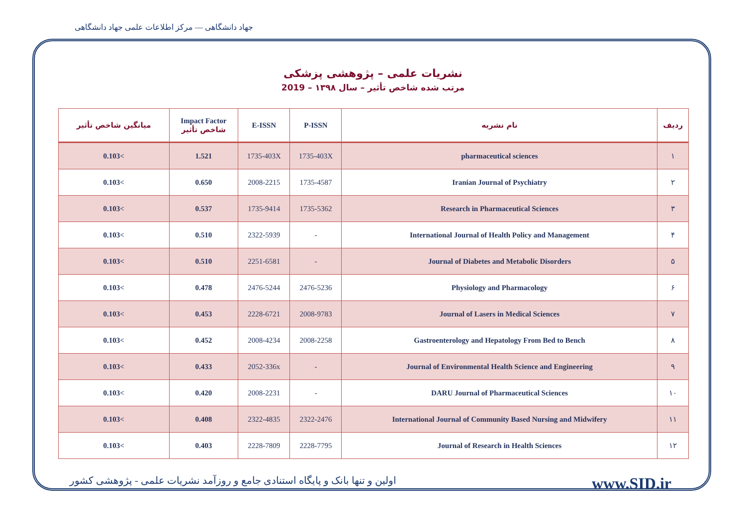جهاد دانشگاهی — مرکز اطلاعات علمی جهاد دانشگاهی
نشریات علمی – پژوهشی پزشکی
مرتب شده شاخص تأثیر – سال ۱۳۹۸ – 2019
| میانگین شاخص تأثیر | Impact Factor شاخص تأثیر | E-ISSN | P-ISSN | نام نشریه | ردیف |
| --- | --- | --- | --- | --- | --- |
| 0.103< | 1.521 | 1735-403X | 1735-403X | pharmaceutical sciences | ۱ |
| 0.103< | 0.650 | 2008-2215 | 1735-4587 | Iranian Journal of Psychiatry | ۲ |
| 0.103< | 0.537 | 1735-9414 | 1735-5362 | Research in Pharmaceutical Sciences | ۳ |
| 0.103< | 0.510 | 2322-5939 | - | International Journal of Health Policy and Management | ۴ |
| 0.103< | 0.510 | 2251-6581 | - | Journal of Diabetes and Metabolic Disorders | ۵ |
| 0.103< | 0.478 | 2476-5244 | 2476-5236 | Physiology and Pharmacology | ۶ |
| 0.103< | 0.453 | 2228-6721 | 2008-9783 | Journal of Lasers in Medical Sciences | ۷ |
| 0.103< | 0.452 | 2008-4234 | 2008-2258 | Gastroenterology and Hepatology From Bed to Bench | ۸ |
| 0.103< | 0.433 | 2052-336x | - | Journal of Environmental Health Science and Engineering | ۹ |
| 0.103< | 0.420 | 2008-2231 | - | DARU Journal of Pharmaceutical Sciences | ۱۰ |
| 0.103< | 0.408 | 2322-4835 | 2322-2476 | International Journal of Community Based Nursing and Midwifery | ۱۱ |
| 0.103< | 0.403 | 2228-7809 | 2228-7795 | Journal of Research in Health Sciences | ۱۲ |
اولین و تنها بانک و پایگاه استنادی جامع و روزآمد نشریات علمی - پژوهشی کشور www.SID.ir